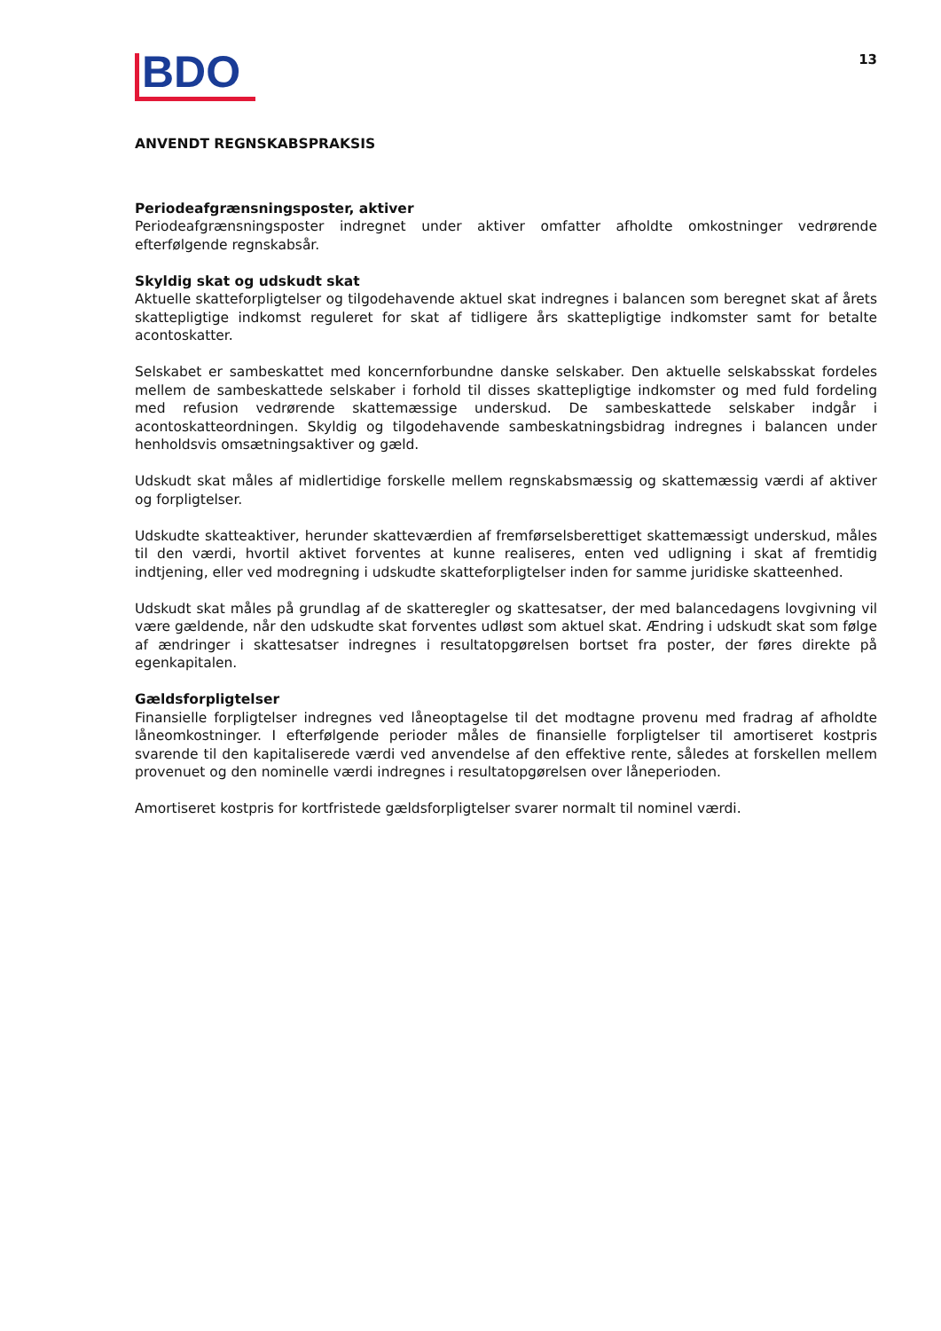BDO
13
ANVENDT REGNSKABSPRAKSIS
Periodeafgrænsningsposter, aktiver
Periodeafgrænsningsposter indregnet under aktiver omfatter afholdte omkostninger vedrørende efterfølgende regnskabsår.
Skyldig skat og udskudt skat
Aktuelle skatteforpligtelser og tilgodehavende aktuel skat indregnes i balancen som beregnet skat af årets skattepligtige indkomst reguleret for skat af tidligere års skattepligtige indkomster samt for betalte acontoskatter.
Selskabet er sambeskattet med koncernforbundne danske selskaber. Den aktuelle selskabsskat fordeles mellem de sambeskattede selskaber i forhold til disses skattepligtige indkomster og med fuld fordeling med refusion vedrørende skattemæssige underskud. De sambeskattede selskaber indgår i acontoskatteordningen. Skyldig og tilgodehavende sambeskatningsbidrag indregnes i balancen under henholdsvis omsætningsaktiver og gæld.
Udskudt skat måles af midlertidige forskelle mellem regnskabsmæssig og skattemæssig værdi af aktiver og forpligtelser.
Udskudte skatteaktiver, herunder skatteværdien af fremførselsberettiget skattemæssigt underskud, måles til den værdi, hvortil aktivet forventes at kunne realiseres, enten ved udligning i skat af fremtidig indtjening, eller ved modregning i udskudte skatteforpligtelser inden for samme juridiske skatteenhed.
Udskudt skat måles på grundlag af de skatteregler og skattesatser, der med balancedagens lovgivning vil være gældende, når den udskudte skat forventes udløst som aktuel skat. Ændring i udskudt skat som følge af ændringer i skattesatser indregnes i resultatopgørelsen bortset fra poster, der føres direkte på egenkapitalen.
Gældsforpligtelser
Finansielle forpligtelser indregnes ved låneoptagelse til det modtagne provenu med fradrag af afholdte låneomkostninger. I efterfølgende perioder måles de finansielle forpligtelser til amortiseret kostpris svarende til den kapitaliserede værdi ved anvendelse af den effektive rente, således at forskellen mellem provenuet og den nominelle værdi indregnes i resultatopgørelsen over låneperioden.
Amortiseret kostpris for kortfristede gældsforpligtelser svarer normalt til nominel værdi.